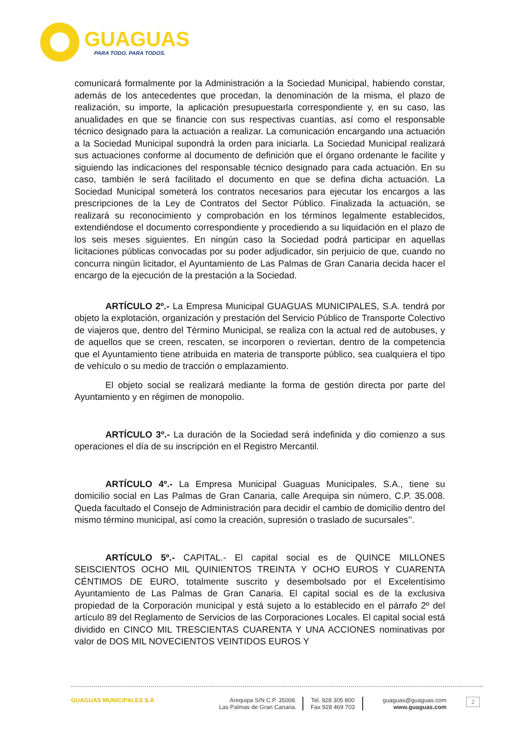GUAGUAS
PARA TODO. PARA TODOS.
comunicará formalmente por la Administración a la Sociedad Municipal, habiendo constar, además de los antecedentes que procedan, la denominación de la misma, el plazo de realización, su importe, la aplicación presupuestarla correspondiente y, en su caso, las anualidades en que se financie con sus respectivas cuantías, así como el responsable técnico designado para la actuación a realizar. La comunicación encargando una actuación a la Sociedad Municipal supondrá la orden para iniciarla. La Sociedad Municipal realizará sus actuaciones conforme al documento de definición que el órgano ordenante le facilite y siguiendo las indicaciones del responsable técnico designado para cada actuación. En su caso, también le será facilitado el documento en que se defina dicha actuación. La Sociedad Municipal someterá los contratos necesarios para ejecutar los encargos a las prescripciones de la Ley de Contratos del Sector Público. Finalizada la actuación, se realizará su reconocimiento y comprobación en los términos legalmente establecidos, extendiéndose el documento correspondiente y procediendo a su liquidación en el plazo de los seis meses siguientes. En ningún caso la Sociedad podrá participar en aquellas licitaciones públicas convocadas por su poder adjudicador, sin perjuicio de que, cuando no concurra ningún licitador, el Ayuntamiento de Las Palmas de Gran Canaria decida hacer el encargo de la ejecución de la prestación a la Sociedad.
ARTÍCULO 2º.- La Empresa Municipal GUAGUAS MUNICIPALES, S.A. tendrá por objeto la explotación, organización y prestación del Servicio Público de Transporte Colectivo de viajeros que, dentro del Término Municipal, se realiza con la actual red de autobuses, y de aquellos que se creen, rescaten, se incorporen o reviertan, dentro de la competencia que el Ayuntamiento tiene atribuida en materia de transporte público, sea cualquiera el tipo de vehículo o su medio de tracción o emplazamiento.
El objeto social se realizará mediante la forma de gestión directa por parte del Ayuntamiento y en régimen de monopolio.
ARTÍCULO 3º.- La duración de la Sociedad será indefinida y dio comienzo a sus operaciones el día de su inscripción en el Registro Mercantil.
ARTÍCULO 4º.- La Empresa Municipal Guaguas Municipales, S.A., tiene su domicilio social en Las Palmas de Gran Canaria, calle Arequipa sin número, C.P. 35.008. Queda facultado el Consejo de Administración para decidir el cambio de domicilio dentro del mismo término municipal, así como la creación, supresión o traslado de sucursales’’.
ARTÍCULO 5º.- CAPITAL.- El capital social es de QUINCE MILLONES SEISCIENTOS OCHO MIL QUINIENTOS TREINTA Y OCHO EUROS Y CUARENTA CÉNTIMOS DE EURO, totalmente suscrito y desembolsado por el Excelentísimo Ayuntamiento de Las Palmas de Gran Canaria. El capital social es de la exclusiva propiedad de la Corporación municipal y está sujeto a lo establecido en el párrafo 2º del artículo 89 del Reglamento de Servicios de las Corporaciones Locales. El capital social está dividido en CINCO MIL TRESCIENTAS CUARENTA Y UNA ACCIONES nominativas por valor de DOS MIL NOVECIENTOS VEINTIDOS EUROS Y
GUAGUAS MUNICIPALES S.A Arequipa S/N C.P. 35008.
Las Palmas de Gran Canaria.
Tel. 928 305 800
Fax 928 469 703
guaguas@guaguas.com
www.guaguas.com
2